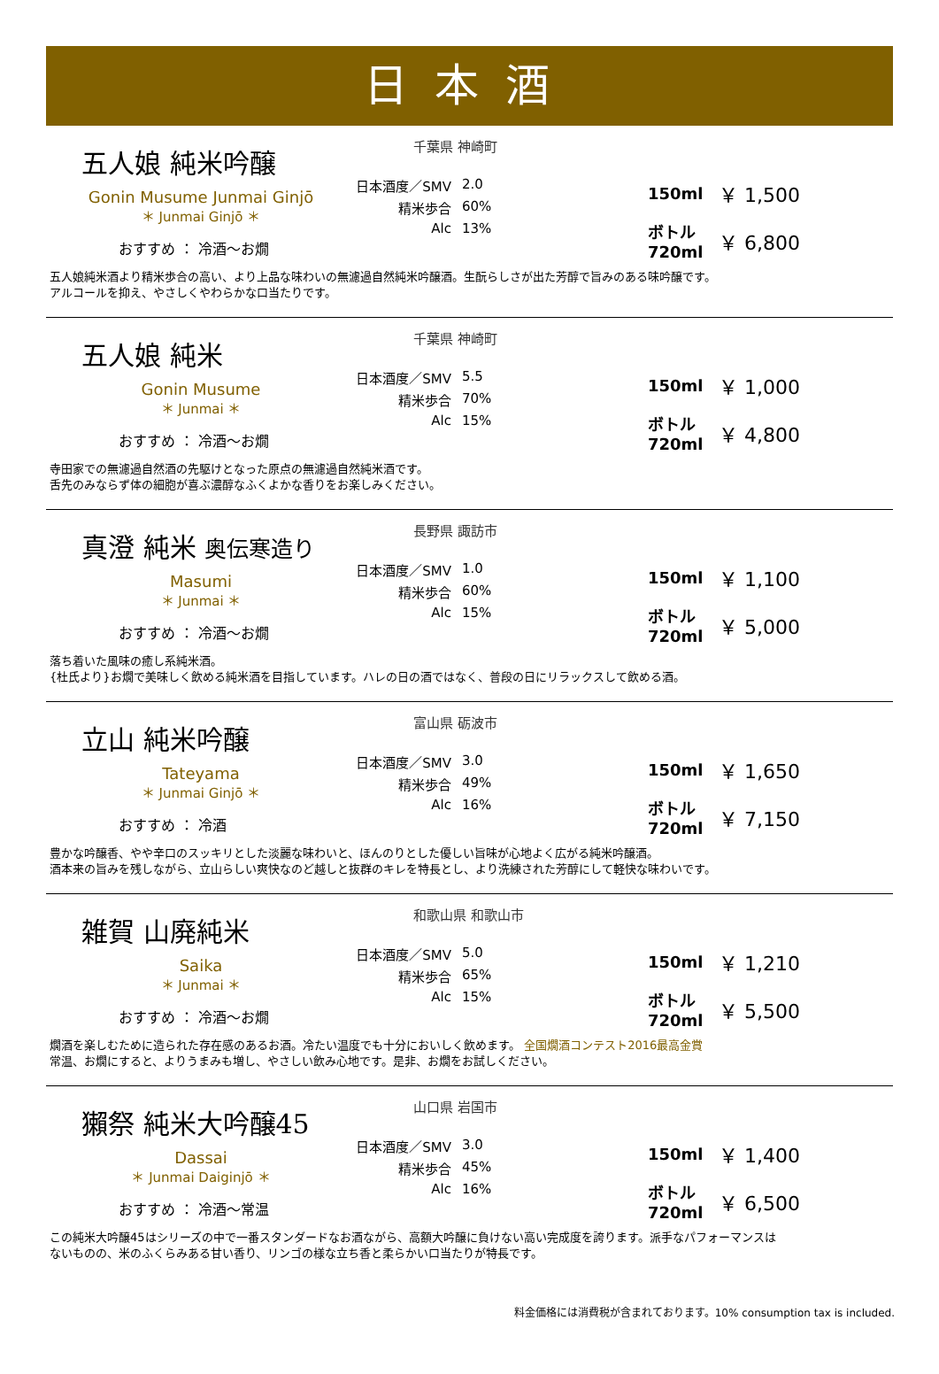日本酒
五人娘 純米吟醸
Gonin Musume Junmai Ginjō
＊ Junmai Ginjō ＊
おすすめ ： 冷酒～お燗
千葉県 神崎町
日本酒度／SMV 2.0 精米歩合 60% Alc 13%
150ml ￥ 1,500
ボトル 720ml ￥ 6,800
五人娘純米酒より精米歩合の高い、より上品な味わいの無濾過自然純米吟醸酒。生酛らしさが出た芳醇で旨みのある味吟醸です。
アルコールを抑え、やさしくやわらかな口当たりです。
五人娘 純米
Gonin Musume
＊ Junmai ＊
おすすめ ： 冷酒～お燗
千葉県 神崎町
日本酒度／SMV 5.5 精米歩合 70% Alc 15%
150ml ￥ 1,000
ボトル 720ml ￥ 4,800
寺田家での無濾過自然酒の先駆けとなった原点の無濾過自然純米酒です。
舌先のみならず体の細胞が喜ぶ濃醇なふくよかな香りをお楽しみください。
真澄 純米 奥伝寒造り
Masumi
＊ Junmai ＊
おすすめ ： 冷酒～お燗
長野県 諏訪市
日本酒度／SMV 1.0 精米歩合 60% Alc 15%
150ml ￥ 1,100
ボトル 720ml ￥ 5,000
落ち着いた風味の癒し系純米酒。
{杜氏より}お燗で美味しく飲める純米酒を目指しています。ハレの日の酒ではなく、普段の日にリラックスして飲める酒。
立山 純米吟醸
Tateyama
＊ Junmai Ginjō ＊
おすすめ ： 冷酒
富山県 砺波市
日本酒度／SMV 3.0 精米歩合 49% Alc 16%
150ml ￥ 1,650
ボトル 720ml ￥ 7,150
豊かな吟醸香、やや辛口のスッキリとした淡麗な味わいと、ほんのりとした優しい旨味が心地よく広がる純米吟醸酒。
酒本来の旨みを残しながら、立山らしい爽快なのど越しと抜群のキレを特長とし、より洗練された芳醇にして軽快な味わいです。
雑賀 山廃純米
Saika
＊ Junmai ＊
おすすめ ： 冷酒～お燗
和歌山県 和歌山市
日本酒度／SMV 5.0 精米歩合 65% Alc 15%
150ml ￥ 1,210
ボトル 720ml ￥ 5,500
燗酒を楽しむために造られた存在感のあるお酒。冷たい温度でも十分においしく飲めます。 全国燗酒コンテスト2016最高金賞
常温、お燗にすると、よりうまみも増し、やさしい飲み心地です。是非、お燗をお試しください。
獺祭 純米大吟醸45
Dassai
＊ Junmai Daiginjō ＊
おすすめ ： 冷酒～常温
山口県 岩国市
日本酒度／SMV 3.0 精米歩合 45% Alc 16%
150ml ￥ 1,400
ボトル 720ml ￥ 6,500
この純米大吟醸45はシリーズの中で一番スタンダードなお酒ながら、高額大吟醸に負けない高い完成度を誇ります。派手なパフォーマンスは
ないものの、米のふくらみある甘い香り、リンゴの様な立ち香と柔らかい口当たりが特長です。
料金価格には消費税が含まれております。10% consumption tax is included.